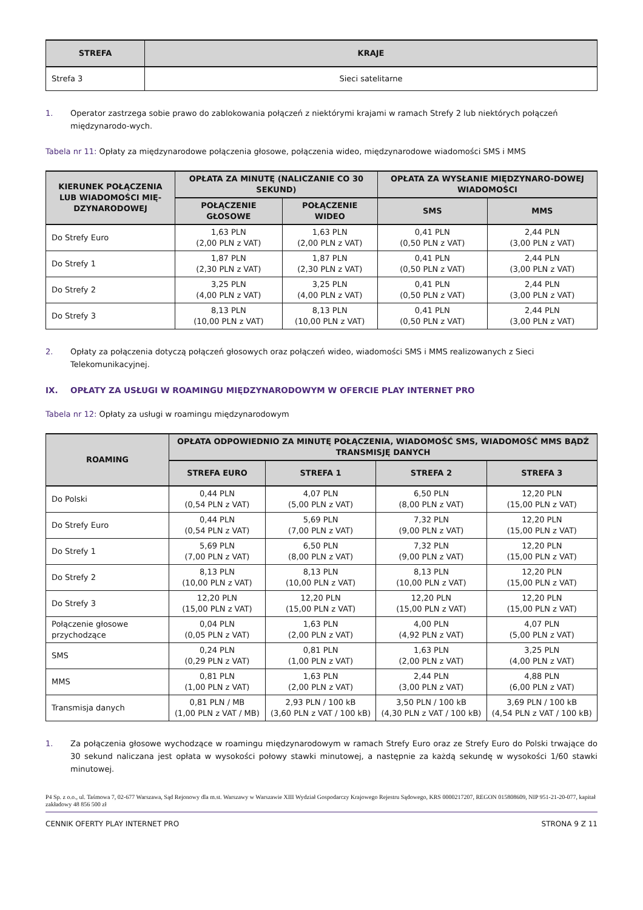| STREFA | KRAJE |
| --- | --- |
| Strefa 3 | Sieci satelitarne |
1. Operator zastrzega sobie prawo do zablokowania połączeń z niektórymi krajami w ramach Strefy 2 lub niektórych połączeń międzynarodo-wych.
Tabela nr 11: Opłaty za międzynarodowe połączenia głosowe, połączenia wideo, międzynarodowe wiadomości SMS i MMS
| KIERUNEK POŁĄCZENIA LUB WIADOMOŚCI MIĘ-DZYNARODOWEJ | OPŁATA ZA MINUTĘ (NALICZANIE CO 30 SEKUND) | | OPŁATA ZA WYSŁANIE MIĘDZYNARO-DOWEJ WIADOMOŚCI | |
| --- | --- | --- | --- | --- |
| | POŁĄCZENIE GŁOSOWE | POŁĄCZENIE WIDEO | SMS | MMS |
| Do Strefy Euro | 1,63 PLN (2,00 PLN z VAT) | 1,63 PLN (2,00 PLN z VAT) | 0,41 PLN (0,50 PLN z VAT) | 2,44 PLN (3,00 PLN z VAT) |
| Do Strefy 1 | 1,87 PLN (2,30 PLN z VAT) | 1,87 PLN (2,30 PLN z VAT) | 0,41 PLN (0,50 PLN z VAT) | 2,44 PLN (3,00 PLN z VAT) |
| Do Strefy 2 | 3,25 PLN (4,00 PLN z VAT) | 3,25 PLN (4,00 PLN z VAT) | 0,41 PLN (0,50 PLN z VAT) | 2,44 PLN (3,00 PLN z VAT) |
| Do Strefy 3 | 8,13 PLN (10,00 PLN z VAT) | 8,13 PLN (10,00 PLN z VAT) | 0,41 PLN (0,50 PLN z VAT) | 2,44 PLN (3,00 PLN z VAT) |
2. Opłaty za połączenia dotyczą połączeń głosowych oraz połączeń wideo, wiadomości SMS i MMS realizowanych z Sieci Telekomunikacyjnej.
IX. OPŁATY ZA USŁUGI W ROAMINGU MIĘDZYNARODOWYM W OFERCIE PLAY INTERNET PRO
Tabela nr 12: Opłaty za usługi w roamingu międzynarodowym
| ROAMING | OPŁATA ODPOWIEDNIO ZA MINUTĘ POŁĄCZENIA, WIADOMOŚĆ SMS, WIADOMOŚĆ MMS BĄDŹ TRANSMISJĘ DANYCH | | | |
| --- | --- | --- | --- | --- |
| | STREFA EURO | STREFA 1 | STREFA 2 | STREFA 3 |
| Do Polski | 0,44 PLN (0,54 PLN z VAT) | 4,07 PLN (5,00 PLN z VAT) | 6,50 PLN (8,00 PLN z VAT) | 12,20 PLN (15,00 PLN z VAT) |
| Do Strefy Euro | 0,44 PLN (0,54 PLN z VAT) | 5,69 PLN (7,00 PLN z VAT) | 7,32 PLN (9,00 PLN z VAT) | 12,20 PLN (15,00 PLN z VAT) |
| Do Strefy 1 | 5,69 PLN (7,00 PLN z VAT) | 6,50 PLN (8,00 PLN z VAT) | 7,32 PLN (9,00 PLN z VAT) | 12,20 PLN (15,00 PLN z VAT) |
| Do Strefy 2 | 8,13 PLN (10,00 PLN z VAT) | 8,13 PLN (10,00 PLN z VAT) | 8,13 PLN (10,00 PLN z VAT) | 12,20 PLN (15,00 PLN z VAT) |
| Do Strefy 3 | 12,20 PLN (15,00 PLN z VAT) | 12,20 PLN (15,00 PLN z VAT) | 12,20 PLN (15,00 PLN z VAT) | 12,20 PLN (15,00 PLN z VAT) |
| Połączenie głosowe przychodzące | 0,04 PLN (0,05 PLN z VAT) | 1,63 PLN (2,00 PLN z VAT) | 4,00 PLN (4,92 PLN z VAT) | 4,07 PLN (5,00 PLN z VAT) |
| SMS | 0,24 PLN (0,29 PLN z VAT) | 0,81 PLN (1,00 PLN z VAT) | 1,63 PLN (2,00 PLN z VAT) | 3,25 PLN (4,00 PLN z VAT) |
| MMS | 0,81 PLN (1,00 PLN z VAT) | 1,63 PLN (2,00 PLN z VAT) | 2,44 PLN (3,00 PLN z VAT) | 4,88 PLN (6,00 PLN z VAT) |
| Transmisja danych | 0,81 PLN / MB (1,00 PLN z VAT / MB) | 2,93 PLN / 100 kB (3,60 PLN z VAT / 100 kB) | 3,50 PLN / 100 kB (4,30 PLN z VAT / 100 kB) | 3,69 PLN / 100 kB (4,54 PLN z VAT / 100 kB) |
1. Za połączenia głosowe wychodzące w roamingu międzynarodowym w ramach Strefy Euro oraz ze Strefy Euro do Polski trwające do 30 sekund naliczana jest opłata w wysokości połowy stawki minutowej, a następnie za każdą sekundę w wysokości 1/60 stawki minutowej.
P4 Sp. z o.o., ul. Taśmowa 7, 02-677 Warszawa, Sąd Rejonowy dla m.st. Warszawy w Warszawie XIII Wydział Gospodarczy Krajowego Rejestru Sądowego, KRS 0000217207, REGON 015808609, NIP 951-21-20-077, kapitał zakładowy 48 856 500 zł
CENNIK OFERTY PLAY INTERNET PRO STRONA 9 Z 11